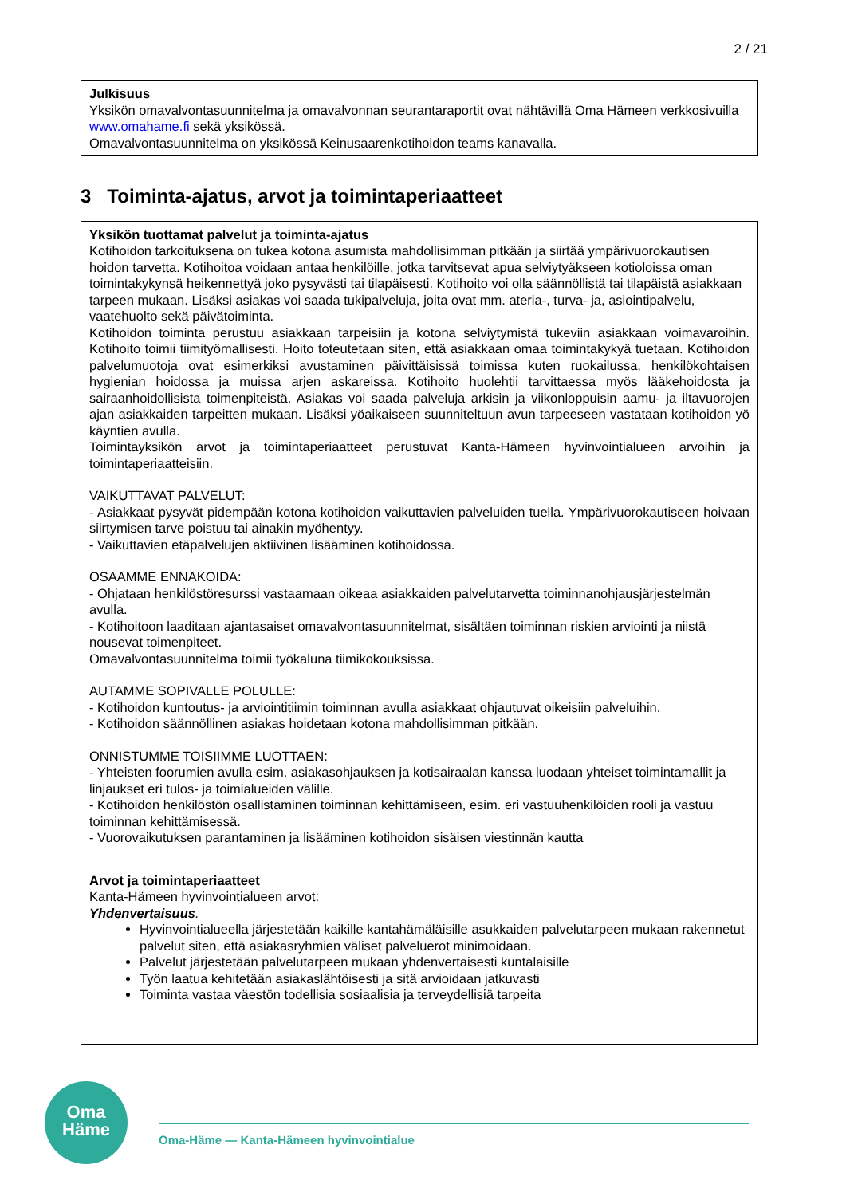2 / 21
Julkisuus
Yksikön omavalvontasuunnitelma ja omavalvonnan seurantaraportit ovat nähtävillä Oma Hämeen verkkosivuilla www.omahame.fi sekä yksikössä.
Omavalvontasuunnitelma on yksikössä Keinusaarenkotihoidon teams kanavalla.
3 Toiminta-ajatus, arvot ja toimintaperiaatteet
Yksikön tuottamat palvelut ja toiminta-ajatus
Kotihoidon tarkoituksena on tukea kotona asumista mahdollisimman pitkään ja siirtää ympärivuorokautisen hoidon tarvetta. Kotihoitoa voidaan antaa henkilöille, jotka tarvitsevat apua selviytyäkseen kotioloissa oman toimintakykynsä heikennettyä joko pysyvästi tai tilapäisesti. Kotihoito voi olla säännöllistä tai tilapäistä asiakkaan tarpeen mukaan. Lisäksi asiakas voi saada tukipalveluja, joita ovat mm. ateria-, turva- ja, asiointipalvelu, vaatehuolto sekä päivätoiminta.
Kotihoidon toiminta perustuu asiakkaan tarpeisiin ja kotona selviytymistä tukeviin asiakkaan voimavaroihin. Kotihoito toimii tiimityömallisesti. Hoito toteutetaan siten, että asiakkaan omaa toimintakykyä tuetaan. Kotihoidon palvelumuotoja ovat esimerkiksi avustaminen päivittäisissä toimissa kuten ruokailussa, henkilökohtaisen hygienian hoidossa ja muissa arjen askareissa. Kotihoito huolehtii tarvittaessa myös lääkehoidosta ja sairaanhoidollisista toimenpiteistä. Asiakas voi saada palveluja arkisin ja viikonloppuisin aamu- ja iltavuorojen ajan asiakkaiden tarpeitten mukaan. Lisäksi yöaikaiseen suunniteltuun avun tarpeeseen vastataan kotihoidon yö käyntien avulla.
Toimintayksikön arvot ja toimintaperiaatteet perustuvat Kanta-Hämeen hyvinvointialueen arvoihin ja toimintaperiaatteisiin.
VAIKUTTAVAT PALVELUT:
- Asiakkaat pysyvät pidempään kotona kotihoidon vaikuttavien palveluiden tuella. Ympärivuorokautiseen hoivaan siirtymisen tarve poistuu tai ainakin myöhentyy.
- Vaikuttavien etäpalvelujen aktiivinen lisääminen kotihoidossa.
OSAAMME ENNAKOIDA:
- Ohjataan henkilöstöresurssi vastaamaan oikeaa asiakkaiden palvelutarvetta toiminnanohjausjärjestelmän avulla.
- Kotihoitoon laaditaan ajantasaiset omavalvontasuunnitelmat, sisältäen toiminnan riskien arviointi ja niistä nousevat toimenpiteet.
Omavalvontasuunnitelma toimii työkaluna tiimikokouksissa.
AUTAMME SOPIVALLE POLULLE:
- Kotihoidon kuntoutus- ja arviointitiimin toiminnan avulla asiakkaat ohjautuvat oikeisiin palveluihin.
- Kotihoidon säännöllinen asiakas hoidetaan kotona mahdollisimman pitkään.
ONNISTUMME TOISIIMME LUOTTAEN:
- Yhteisten foorumien avulla esim. asiakasohjauksen ja kotisairaalan kanssa luodaan yhteiset toimintamallit ja linjaukset eri tulos- ja toimialueiden välille.
- Kotihoidon henkilöstön osallistaminen toiminnan kehittämiseen, esim. eri vastuuhenkilöiden rooli ja vastuu toiminnan kehittämisessä.
- Vuorovaikutuksen parantaminen ja lisääminen kotihoidon sisäisen viestinnän kautta
Arvot ja toimintaperiaatteet
Kanta-Hämeen hyvinvointialueen arvot:
Yhdenvertaisuus.
Hyvinvointialueella järjestetään kaikille kantahämäläisille asukkaiden palvelutarpeen mukaan rakennetut palvelut siten, että asiakasryhmien väliset palveluerot minimoidaan.
Palvelut järjestetään palvelutarpeen mukaan yhdenvertaisesti kuntalaisille
Työn laatua kehitetään asiakaslähtöisesti ja sitä arvioidaan jatkuvasti
Toiminta vastaa väestön todellisia sosiaalisia ja terveydellisiä tarpeita
Oma
Häme
Oma-Häme — Kanta-Hämeen hyvinvointialue